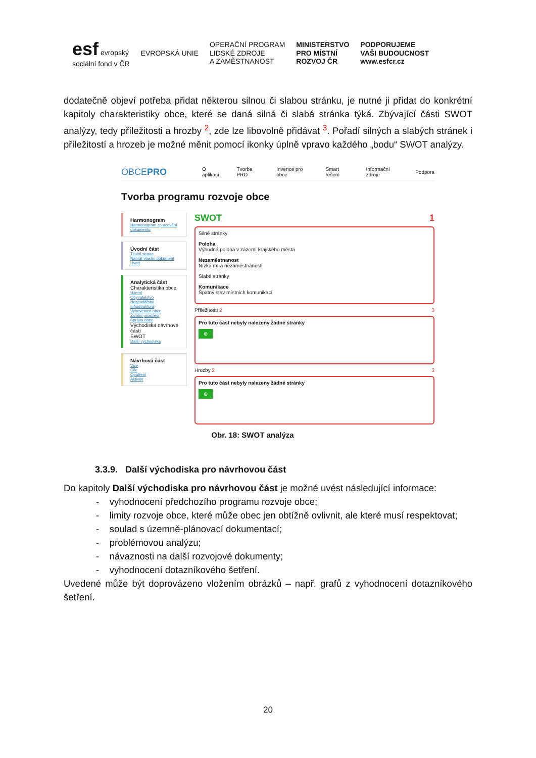esf evropský
sociální fond v ČR
EVROPSKÁ UNIE
OPERAČNÍ PROGRAM
LIDSKÉ ZDROJE
A ZAMĚSTNANOST
MINISTERSTVO
PRO MÍSTNÍ
ROZVOJ ČR
PODPORUJEME
VAŠI BUDOUCNOST
www.esfcr.cz
dodatečně objeví potřeba přidat některou silnou či slabou stránku, je nutné ji přidat do konkrétní kapitoly charakteristiky obce, které se daná silná či slabá stránka týká. Zbývající části SWOT analýzy, tedy příležitosti a hrozby <sup>2</sup>, zde lze libovolně přidávat <sup>3</sup>. Pořadí silných a slabých stránek i příležitostí a hrozeb je možné měnit pomocí ikonky úplně vpravo každého „bodu“ SWOT analýzy.
OBCEPRO O aplikaci Tvorba PRO Invence pro obce Smart řešení Informační zdroje Podpora
Tvorba programu rozvoje obce
Harmonogram
Harmonogram zpracování dokumentu
Úvodní část
Titulní strana
Nahrát vlastní dokument
Úvod
Analytická část
Charakteristika obce
Území
Obyvatelstvo
Hospodářství
Infrastruktura
Vybavenost obce
Životní prostředí
Správa obce
Východiska návrhové části
SWOT
Další východiska
Návrhová část
Vize
Cíle
Opatření
Aktivity
SWOT 1
Silné stránky
Poloha
Výhodná poloha v zázemí krajského města
Nezaměstnanost
Nízká míra nezaměstnanosti
Slabé stránky
Komunikace
Špatný stav místních komunikací
Příležitosti 2 3
Pro tuto část nebyly nalezeny žádné stránky
⊕
Hrozby 2 3
Pro tuto část nebyly nalezeny žádné stránky
⊕
Obr. 18: SWOT analýza
3.3.9. Další východiska pro návrhovou část
Do kapitoly Další východiska pro návrhovou část je možné uvést následující informace:
- vyhodnocení předchozího programu rozvoje obce;
- limity rozvoje obce, které může obec jen obtížně ovlivnit, ale které musí respektovat;
- soulad s územně-plánovací dokumentací;
- problémovou analýzu;
- návaznosti na další rozvojové dokumenty;
- vyhodnocení dotazníkového šetření.
Uvedené může být doprovázeno vložením obrázků – např. grafů z vyhodnocení dotazníkového šetření.
20